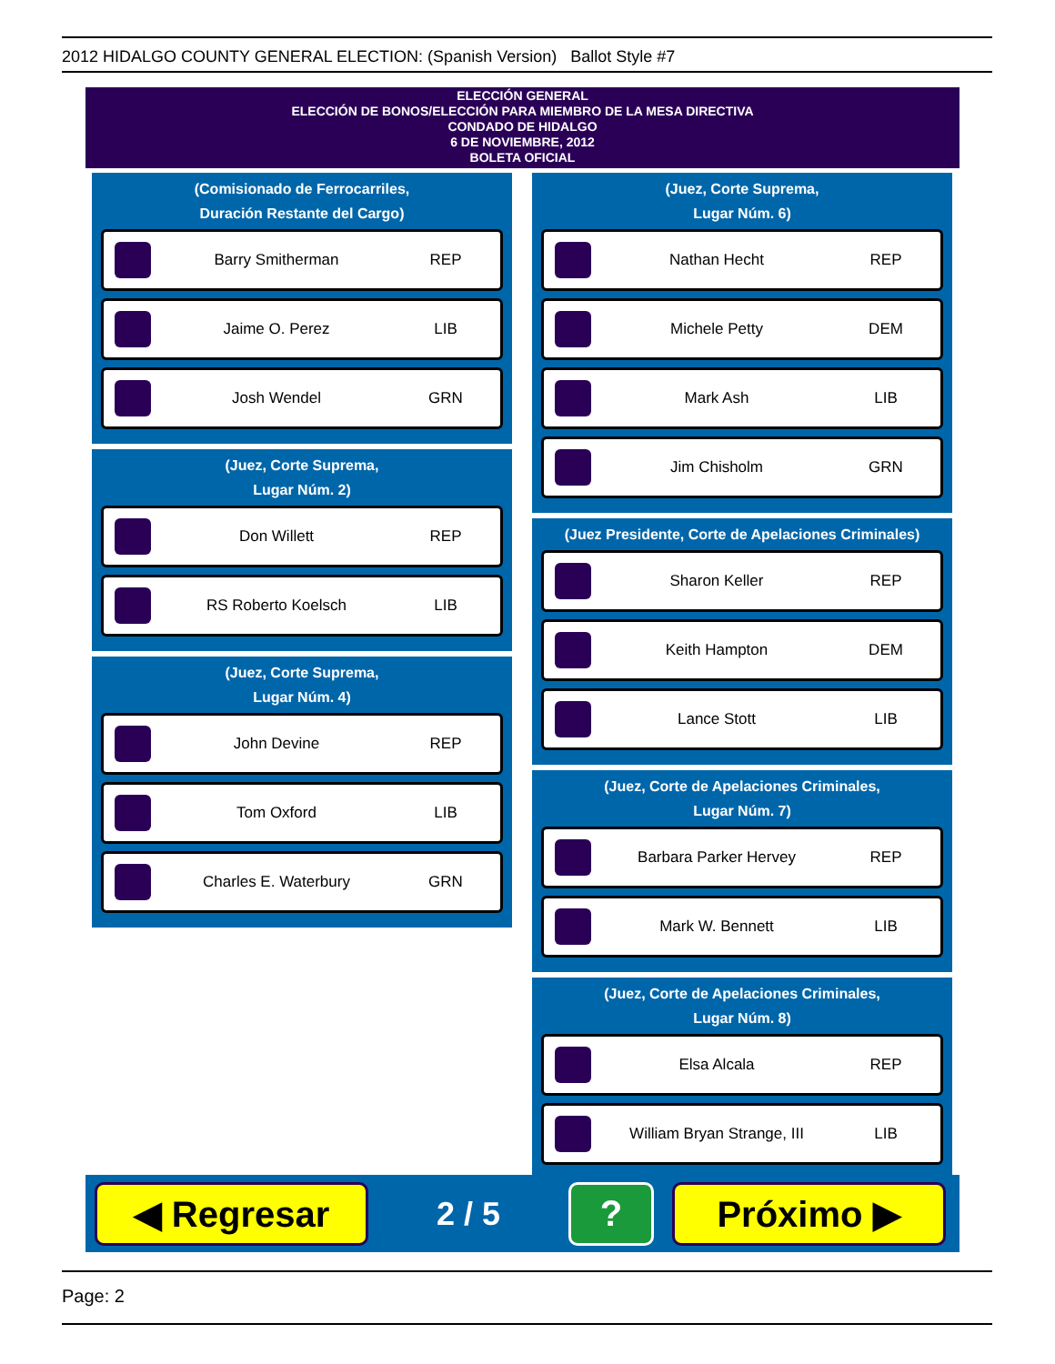2012 HIDALGO COUNTY GENERAL ELECTION: (Spanish Version) Ballot Style #7
ELECCIÓN GENERAL
ELECCIÓN DE BONOS/ELECCIÓN PARA MIEMBRO DE LA MESA DIRECTIVA
CONDADO DE HIDALGO
6 DE NOVIEMBRE, 2012
BOLETA OFICIAL
(Comisionado de Ferrocarriles,
Duración Restante del Cargo)
Barry Smitherman REP
Jaime O. Perez LIB
Josh Wendel GRN
(Juez, Corte Suprema,
Lugar Núm. 2)
Don Willett REP
RS Roberto Koelsch LIB
(Juez, Corte Suprema,
Lugar Núm. 4)
John Devine REP
Tom Oxford LIB
Charles E. Waterbury GRN
(Juez, Corte Suprema,
Lugar Núm. 6)
Nathan Hecht REP
Michele Petty DEM
Mark Ash LIB
Jim Chisholm GRN
(Juez Presidente, Corte de Apelaciones Criminales)
Sharon Keller REP
Keith Hampton DEM
Lance Stott LIB
(Juez, Corte de Apelaciones Criminales,
Lugar Núm. 7)
Barbara Parker Hervey REP
Mark W. Bennett LIB
(Juez, Corte de Apelaciones Criminales,
Lugar Núm. 8)
Elsa Alcala REP
William Bryan Strange, III LIB
◀ Regresar
2 / 5
? Próximo ▶
Page: 2